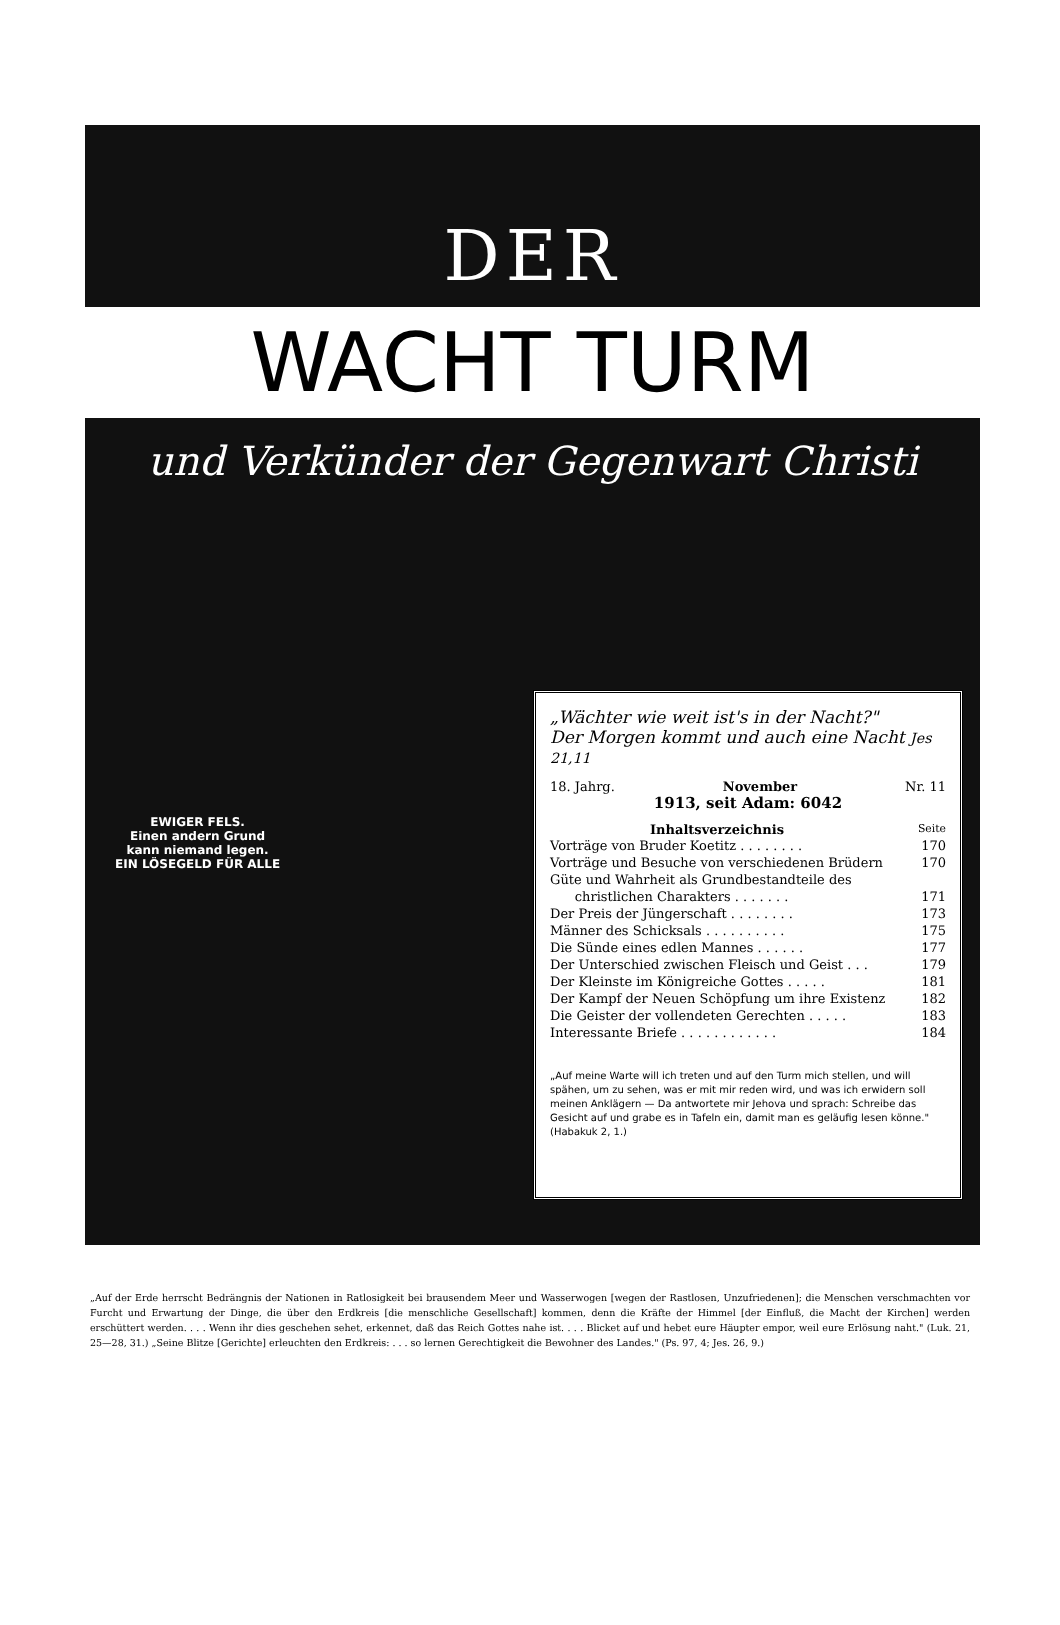DER
WACHT TURM
und Verkünder der Gegenwart Christi
EWIGER FELS.
Einen andern Grund
kann niemand legen.
EIN LÖSEGELD FÜR ALLE
„Wächter wie weit ist's in der Nacht?"
Der Morgen kommt und auch eine Nacht Jes 21,11
18. Jahrg. November Nr. 11
1913, seit Adam: 6042
Inhaltsverzeichnis Seite
Vorträge von Bruder Koetitz . . . . . . . . 170
Vorträge und Besuche von verschiedenen Brüdern 170
Güte und Wahrheit als Grundbestandteile des
christlichen Charakters . . . . . . .
171
Der Preis der Jüngerschaft . . . . . . . . 173
Männer des Schicksals . . . . . . . . . . 175
Die Sünde eines edlen Mannes . . . . . . 177
Der Unterschied zwischen Fleisch und Geist . . . 179
Der Kleinste im Königreiche Gottes . . . . . 181
Der Kampf der Neuen Schöpfung um ihre Existenz 182
Die Geister der vollendeten Gerechten . . . . . 183
Interessante Briefe . . . . . . . . . . . . 184
„Auf meine Warte will ich treten und auf den Turm mich stellen, und will spähen, um zu sehen, was er mit mir reden wird, und was ich erwidern soll meinen Anklägern — Da antwortete mir Jehova und sprach: Schreibe das Gesicht auf und grabe es in Tafeln ein, damit man es geläufig lesen könne." (Habakuk 2, 1.)
„Auf der Erde herrscht Bedrängnis der Nationen in Ratlosigkeit bei brausendem Meer und Wasserwogen [wegen der Rastlosen, Unzufriedenen]; die Menschen verschmachten vor Furcht und Erwartung der Dinge, die über den Erdkreis [die menschliche Gesellschaft] kommen, denn die Kräfte der Himmel [der Einfluß, die Macht der Kirchen] werden erschüttert werden. . . . Wenn ihr dies geschehen sehet, erkennet, daß das Reich Gottes nahe ist. . . . Blicket auf und hebet eure Häupter empor, weil eure Erlösung naht." (Luk. 21, 25—28, 31.) „Seine Blitze [Gerichte] erleuchten den Erdkreis: . . . so lernen Gerechtigkeit die Bewohner des Landes." (Ps. 97, 4; Jes. 26, 9.)